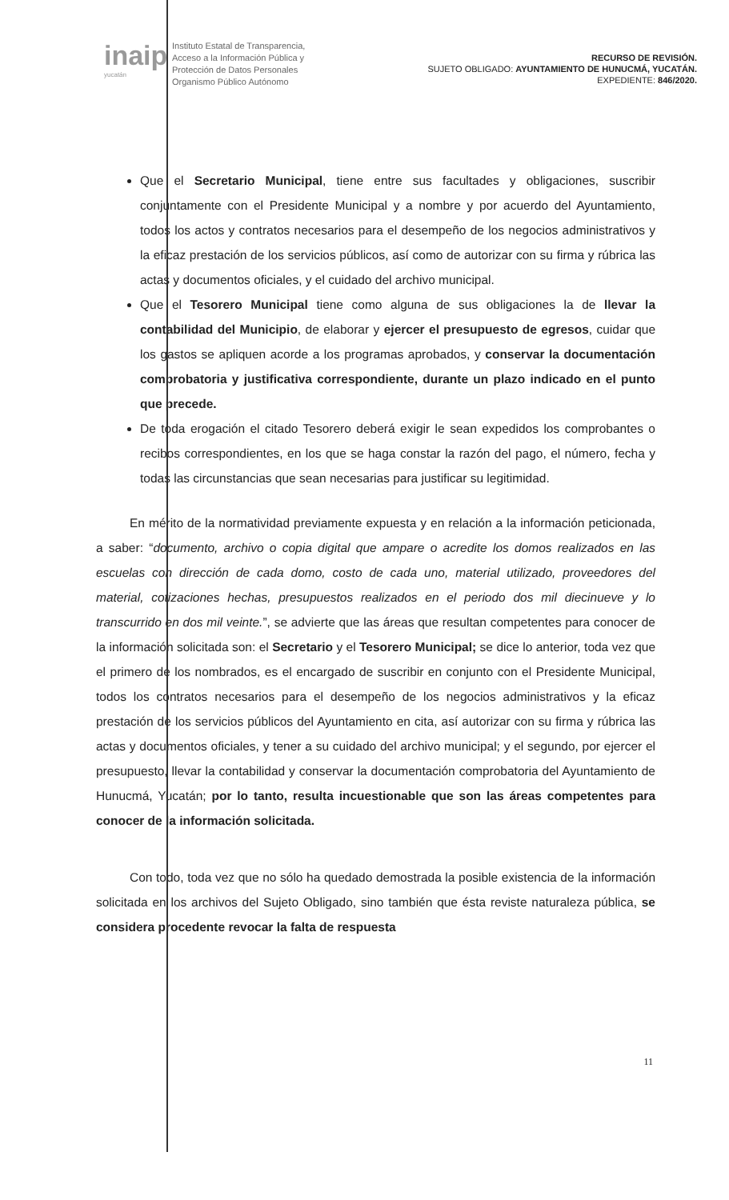inaip
yucatán
Instituto Estatal de Transparencia, Acceso a la Información Pública y Protección de Datos Personales
Organismo Público Autónomo
RECURSO DE REVISIÓN.
SUJETO OBLIGADO: AYUNTAMIENTO DE HUNUCMÁ, YUCATÁN.
EXPEDIENTE: 846/2020.
Que el Secretario Municipal, tiene entre sus facultades y obligaciones, suscribir conjuntamente con el Presidente Municipal y a nombre y por acuerdo del Ayuntamiento, todos los actos y contratos necesarios para el desempeño de los negocios administrativos y la eficaz prestación de los servicios públicos, así como de autorizar con su firma y rúbrica las actas y documentos oficiales, y el cuidado del archivo municipal.
Que el Tesorero Municipal tiene como alguna de sus obligaciones la de llevar la contabilidad del Municipio, de elaborar y ejercer el presupuesto de egresos, cuidar que los gastos se apliquen acorde a los programas aprobados, y conservar la documentación comprobatoria y justificativa correspondiente, durante un plazo indicado en el punto que precede.
De toda erogación el citado Tesorero deberá exigir le sean expedidos los comprobantes o recibos correspondientes, en los que se haga constar la razón del pago, el número, fecha y todas las circunstancias que sean necesarias para justificar su legitimidad.
En mérito de la normatividad previamente expuesta y en relación a la información peticionada, a saber: “documento, archivo o copia digital que ampare o acredite los domos realizados en las escuelas con dirección de cada domo, costo de cada uno, material utilizado, proveedores del material, cotizaciones hechas, presupuestos realizados en el periodo dos mil diecinueve y lo transcurrido en dos mil veinte.”, se advierte que las áreas que resultan competentes para conocer de la información solicitada son: el Secretario y el Tesorero Municipal; se dice lo anterior, toda vez que el primero de los nombrados, es el encargado de suscribir en conjunto con el Presidente Municipal, todos los contratos necesarios para el desempeño de los negocios administrativos y la eficaz prestación de los servicios públicos del Ayuntamiento en cita, así autorizar con su firma y rúbrica las actas y documentos oficiales, y tener a su cuidado del archivo municipal; y el segundo, por ejercer el presupuesto, llevar la contabilidad y conservar la documentación comprobatoria del Ayuntamiento de Hunucmá, Yucatán; por lo tanto, resulta incuestionable que son las áreas competentes para conocer de la información solicitada.
Con todo, toda vez que no sólo ha quedado demostrada la posible existencia de la información solicitada en los archivos del Sujeto Obligado, sino también que ésta reviste naturaleza pública, se considera procedente revocar la falta de respuesta
11